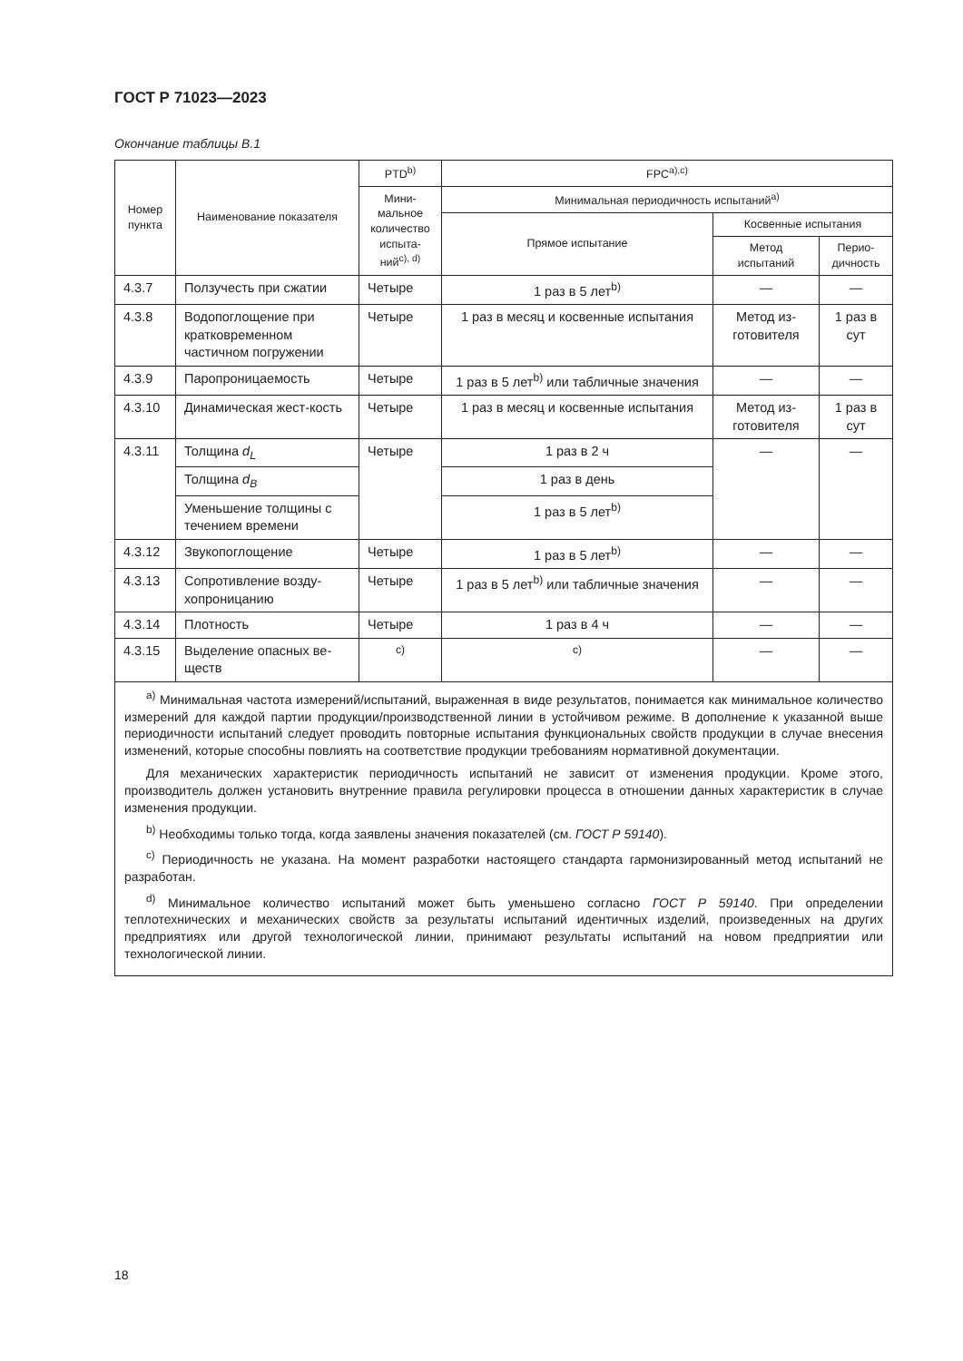ГОСТ Р 71023—2023
Окончание таблицы В.1
| Номер пункта | Наименование показателя | PTD<sup>b)</sup> | FPC<sup>a),c)</sup> | | |
| --- | --- | --- | --- | --- | --- |
| | | Мини-мальное количество испыта-ний<sup>c), d)</sup> | Минимальная периодичность испытаний<sup>a)</sup> | | |
| | | | Прямое испытание | Косвенные испытания | |
| | | | | Метод испытаний | Перио-дичность |
| 4.3.7 | Ползучесть при сжатии | Четыре | 1 раз в 5 лет<sup>b)</sup> | — | — |
| 4.3.8 | Водопоглощение при кратковременном частичном погружении | Четыре | 1 раз в месяц и косвенные испытания | Метод из-готовителя | 1 раз в сут |
| 4.3.9 | Паропроницаемость | Четыре | 1 раз в 5 лет<sup>b)</sup> или табличные значения | — | — |
| 4.3.10 | Динамическая жест-кость | Четыре | 1 раз в месяц и косвенные испытания | Метод из-готовителя | 1 раз в сут |
| 4.3.11 | Толщина d<sub>L</sub> | Четыре | 1 раз в 2 ч | — | — |
| | Толщина d<sub>B</sub> | | 1 раз в день | | |
| | Уменьшение толщины с течением времени | | 1 раз в 5 лет<sup>b)</sup> | | |
| 4.3.12 | Звукопоглощение | Четыре | 1 раз в 5 лет<sup>b)</sup> | — | — |
| 4.3.13 | Сопротивление возду-хопроницанию | Четыре | 1 раз в 5 лет<sup>b)</sup> или табличные значения | — | — |
| 4.3.14 | Плотность | Четыре | 1 раз в 4 ч | — | — |
| 4.3.15 | Выделение опасных ве-ществ | <sup>c)</sup> | <sup>c)</sup> | — | — |
| <sup>a)</sup> Минимальная частота измерений/испытаний, выраженная в виде результатов, понимается как минимальное количество измерений для каждой партии продукции/производственной линии в устойчивом режиме. В дополнение к указанной выше периодичности испытаний следует проводить повторные испытания функциональных свойств продукции в случае внесения изменений, которые способны повлиять на соответствие продукции требованиям нормативной документации. Для механических характеристик периодичность испытаний не зависит от изменения продукции. Кроме этого, производитель должен установить внутренние правила регулировки процесса в отношении данных характеристик в случае изменения продукции. <sup>b)</sup> Необходимы только тогда, когда заявлены значения показателей (см. ГОСТ Р 59140 ). <sup>c)</sup> Периодичность не указана. На момент разработки настоящего стандарта гармонизированный метод испытаний не разработан. <sup>d)</sup> Минимальное количество испытаний может быть уменьшено согласно ГОСТ Р 59140 . При определении теплотехнических и механических свойств за результаты испытаний идентичных изделий, произведенных на других предприятиях или другой технологической линии, принимают результаты испытаний на новом предприятии или технологической линии. | | | | | |
18